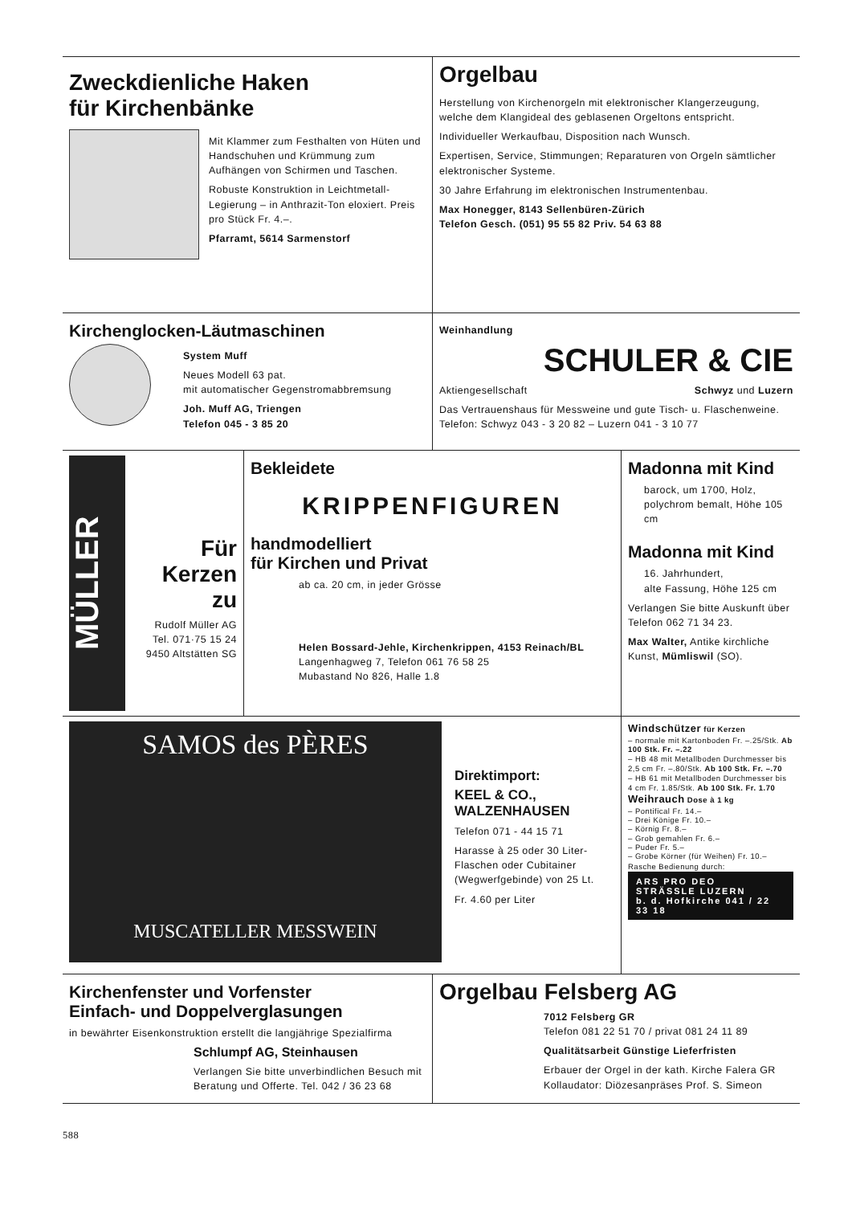Zweckdienliche Haken
für Kirchenbänke
Mit Klammer zum Festhalten von Hüten und Handschuhen und Krümmung zum Aufhängen von Schirmen und Taschen.
Robuste Konstruktion in Leichtmetall-Legierung – in Anthrazit-Ton eloxiert. Preis pro Stück Fr. 4.–.
Pfarramt, 5614 Sarmenstorf
Orgelbau
Herstellung von Kirchenorgeln mit elektronischer Klangerzeugung, welche dem Klangideal des geblasenen Orgeltons entspricht.
Individueller Werkaufbau, Disposition nach Wunsch.
Expertisen, Service, Stimmungen; Reparaturen von Orgeln sämtlicher elektronischer Systeme.
30 Jahre Erfahrung im elektronischen Instrumentenbau.
Max Honegger, 8143 Sellenbüren-Zürich
Telefon Gesch. (051) 95 55 82 Priv. 54 63 88
Kirchenglocken-Läutmaschinen
System Muff
Neues Modell 63 pat.
mit automatischer Gegenstromabbremsung
Joh. Muff AG, Triengen
Telefon 045 - 3 85 20
Weinhandlung
SCHULER & CIE
Aktiengesellschaft Schwyz und Luzern
Das Vertrauenshaus für Messweine und gute Tisch- u. Flaschenweine. Telefon: Schwyz 043 - 3 20 82 – Luzern 041 - 3 10 77
MÜLLER
Für
Kerzen
zu
Rudolf Müller AG
Tel. 071·75 15 24
9450 Altstätten SG
Bekleidete
KRIPPENFIGUREN
handmodelliert
für Kirchen und Privat
ab ca. 20 cm, in jeder Grösse
Helen Bossard-Jehle, Kirchenkrippen, 4153 Reinach/BL
Langenhagweg 7, Telefon 061 76 58 25
Mubastand No 826, Halle 1.8
Madonna mit Kind
barock, um 1700, Holz, polychrom bemalt, Höhe 105 cm
Madonna mit Kind
16. Jahrhundert,
alte Fassung, Höhe 125 cm
Verlangen Sie bitte Auskunft über Telefon 062 71 34 23.
Max Walter, Antike kirchliche Kunst, Mümliswil (SO).
SAMOS des PÈRES
MUSCATELLER MESSWEIN
Direktimport:
KEEL & CO.,
WALZENHAUSEN
Telefon 071 - 44 15 71
Harasse à 25 oder 30 Liter-Flaschen oder Cubitainer (Wegwerfgebinde) von 25 Lt.
Fr. 4.60 per Liter
Windschützer für Kerzen
– normale mit Kartonboden Fr. –.25/Stk. Ab 100 Stk. Fr. –.22
– HB 48 mit Metallboden Durchmesser bis 2,5 cm Fr. –.80/Stk. Ab 100 Stk. Fr. –.70
– HB 61 mit Metallboden Durchmesser bis 4 cm Fr. 1.85/Stk. Ab 100 Stk. Fr. 1.70
Weihrauch Dose à 1 kg
– Pontifical Fr. 14.–
– Drei Könige Fr. 10.–
– Körnig Fr. 8.–
– Grob gemahlen Fr. 6.–
– Puder Fr. 5.–
– Grobe Körner (für Weihen) Fr. 10.–
Rasche Bedienung durch:
ARS PRO DEO
STRÄSSLE LUZERN
b. d. Hofkirche 041 / 22 33 18
Kirchenfenster und Vorfenster
Einfach- und Doppelverglasungen
in bewährter Eisenkonstruktion erstellt die langjährige Spezialfirma
Schlumpf AG, Steinhausen
Verlangen Sie bitte unverbindlichen Besuch mit Beratung und Offerte. Tel. 042 / 36 23 68
Orgelbau Felsberg AG
7012 Felsberg GR
Telefon 081 22 51 70 / privat 081 24 11 89
Qualitätsarbeit Günstige Lieferfristen
Erbauer der Orgel in der kath. Kirche Falera GR
Kollaudator: Diözesanpräses Prof. S. Simeon
588